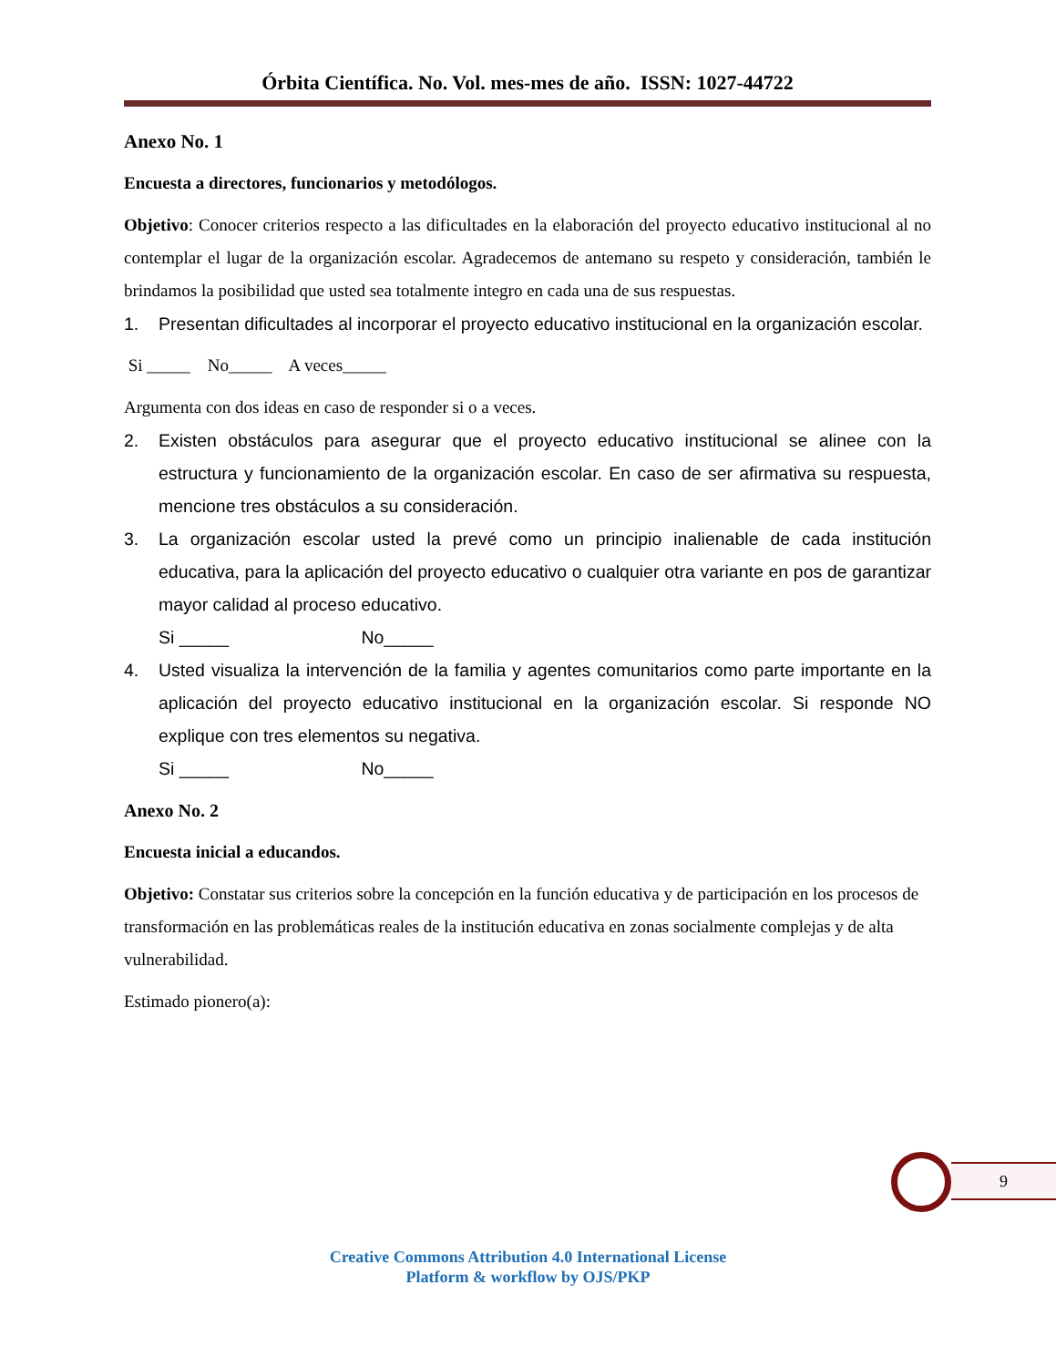Órbita Científica. No. Vol. mes-mes de año. ISSN: 1027-44722
Anexo No. 1
Encuesta a directores, funcionarios y metodólogos.
Objetivo: Conocer criterios respecto a las dificultades en la elaboración del proyecto educativo institucional al no contemplar el lugar de la organización escolar. Agradecemos de antemano su respeto y consideración, también le brindamos la posibilidad que usted sea totalmente integro en cada una de sus respuestas.
1. Presentan dificultades al incorporar el proyecto educativo institucional en la organización escolar.
Si _____ No_____ A veces_____
Argumenta con dos ideas en caso de responder si o a veces.
2. Existen obstáculos para asegurar que el proyecto educativo institucional se alinee con la estructura y funcionamiento de la organización escolar. En caso de ser afirmativa su respuesta, mencione tres obstáculos a su consideración.
3. La organización escolar usted la prevé como un principio inalienable de cada institución educativa, para la aplicación del proyecto educativo o cualquier otra variante en pos de garantizar mayor calidad al proceso educativo.
Si _____ No_____
4. Usted visualiza la intervención de la familia y agentes comunitarios como parte importante en la aplicación del proyecto educativo institucional en la organización escolar. Si responde NO explique con tres elementos su negativa.
Si _____ No_____
Anexo No. 2
Encuesta inicial a educandos.
Objetivo: Constatar sus criterios sobre la concepción en la función educativa y de participación en los procesos de transformación en las problemáticas reales de la institución educativa en zonas socialmente complejas y de alta vulnerabilidad.
Estimado pionero(a):
9
Creative Commons Attribution 4.0 International License
Platform & workflow by OJS/PKP